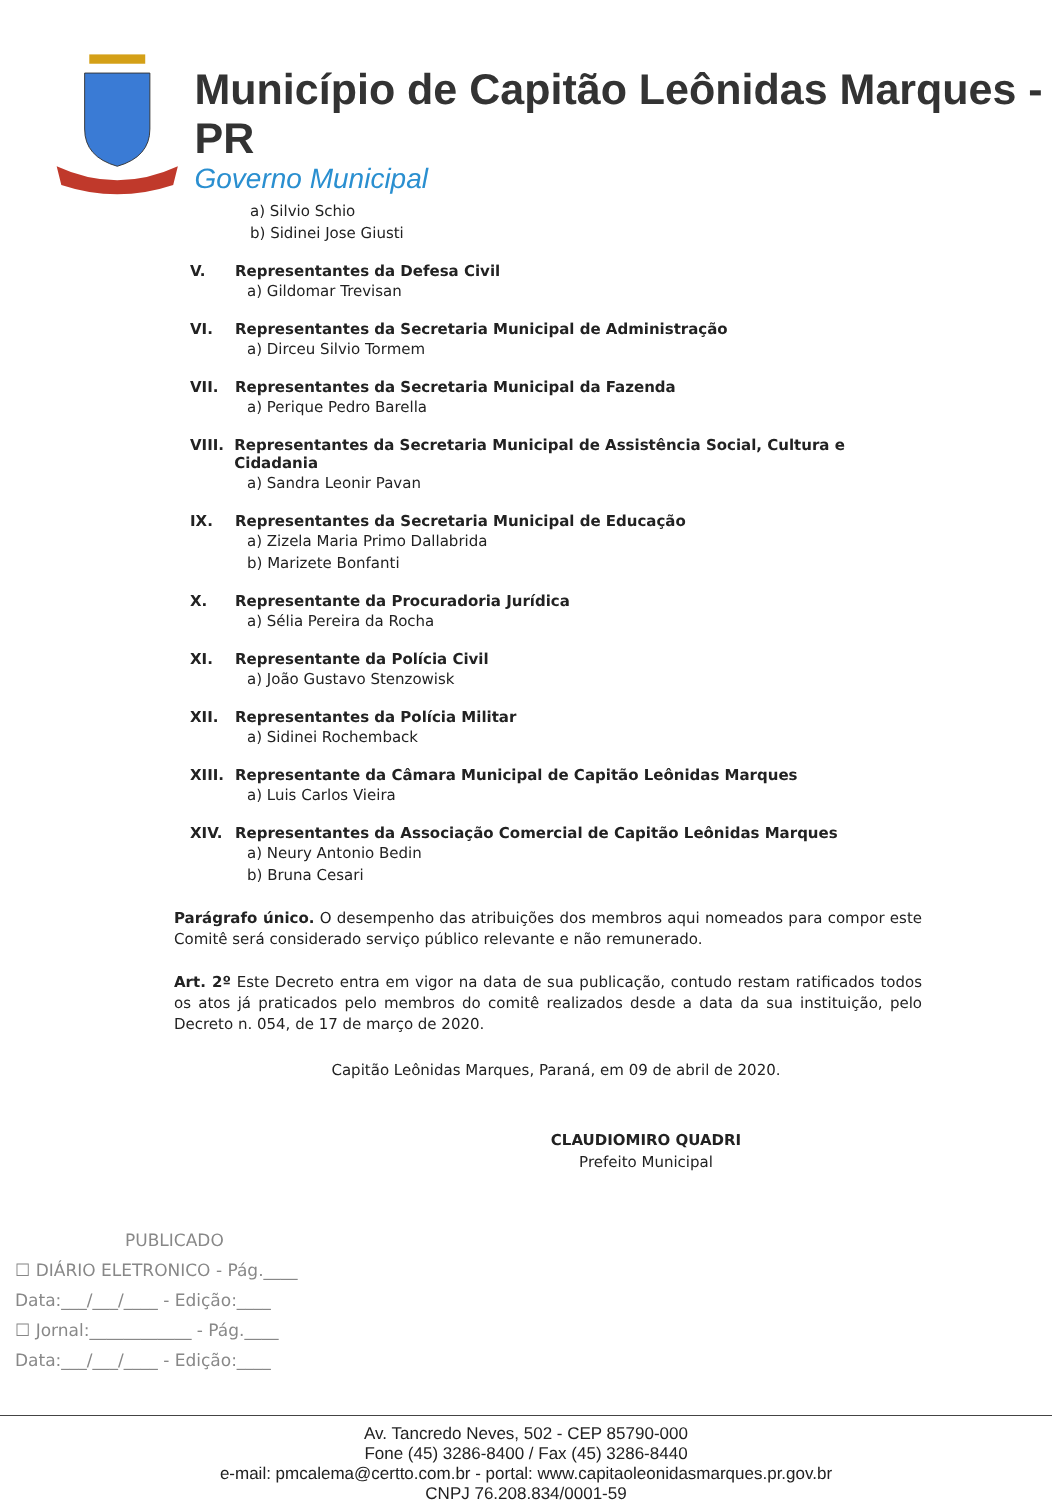Município de Capitão Leônidas Marques - PR
Governo Municipal
a) Silvio Schio
b) Sidinei Jose Giusti
V. Representantes da Defesa Civil
a) Gildomar Trevisan
VI. Representantes da Secretaria Municipal de Administração
a) Dirceu Silvio Tormem
VII. Representantes da Secretaria Municipal da Fazenda
a) Perique Pedro Barella
VIII. Representantes da Secretaria Municipal de Assistência Social, Cultura e Cidadania
a) Sandra Leonir Pavan
IX. Representantes da Secretaria Municipal de Educação
a) Zizela Maria Primo Dallabrida
b) Marizete Bonfanti
X. Representante da Procuradoria Jurídica
a) Sélia Pereira da Rocha
XI. Representante da Polícia Civil
a) João Gustavo Stenzowisk
XII. Representantes da Polícia Militar
a) Sidinei Rochemback
XIII. Representante da Câmara Municipal de Capitão Leônidas Marques
a) Luis Carlos Vieira
XIV. Representantes da Associação Comercial de Capitão Leônidas Marques
a) Neury Antonio Bedin
b) Bruna Cesari
Parágrafo único. O desempenho das atribuições dos membros aqui nomeados para compor este Comitê será considerado serviço público relevante e não remunerado.
Art. 2º Este Decreto entra em vigor na data de sua publicação, contudo restam ratificados todos os atos já praticados pelo membros do comitê realizados desde a data da sua instituição, pelo Decreto n. 054, de 17 de março de 2020.
Capitão Leônidas Marques, Paraná, em 09 de abril de 2020.
CLAUDIOMIRO QUADRI
Prefeito Municipal
PUBLICADO
☐ DIÁRIO ELETRONICO - Pág.____
Data:___/___/____ - Edição:____
☐ Jornal:____________ - Pág.____
Data:___/___/____ - Edição:____
Av. Tancredo Neves, 502 - CEP 85790-000
Fone (45) 3286-8400 / Fax (45) 3286-8440
e-mail: pmcalema@certto.com.br - portal: www.capitaoleonidasmarques.pr.gov.br
CNPJ 76.208.834/0001-59